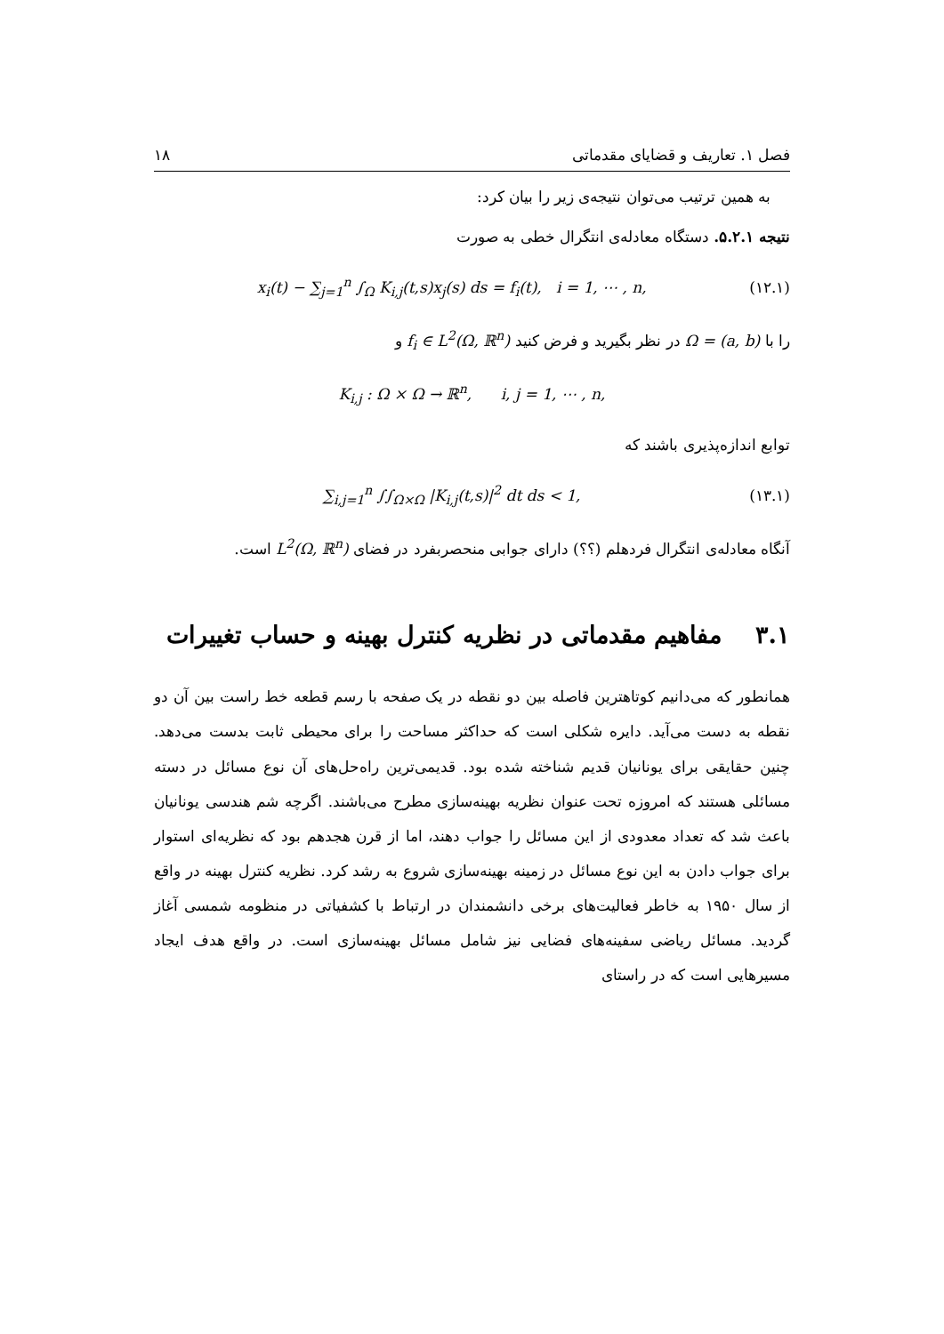فصل ۱. تعاریف و قضایای مقدماتی ۱۸
به همین ترتیب می‌توان نتیجه‌ی زیر را بیان کرد:
نتیجه ۵.۲.۱. دستگاه معادله‌ی انتگرال خطی به صورت
x<sub>i</sub>(t) − ∑<sub>j=1</sub><sup>n</sup> ∫<sub>Ω</sub> K<sub>i,j</sub>(t,s)x<sub>j</sub>(s) ds = f<sub>i</sub>(t), i = 1, ⋯ , n, (۱۲.۱)
را با Ω = (a, b) در نظر بگیرید و فرض کنید f<sub>i</sub> ∈ L<sup>2</sup>(Ω, ℝ<sup>n</sup>) و
K<sub>i,j</sub> : Ω × Ω → ℝ<sup>n</sup>, i, j = 1, ⋯ , n,
توابع اندازه‌پذیری باشند که
∑<sub>i,j=1</sub><sup>n</sup> ∫∫<sub>Ω×Ω</sub> |K<sub>i,j</sub>(t,s)|<sup>2</sup> dt ds < 1, (۱۳.۱)
آنگاه معادله‌ی انتگرال فردهلم (؟؟) دارای جوابی منحصربفرد در فضای L<sup>2</sup>(Ω, ℝ<sup>n</sup>) است.
۳.۱ مفاهیم مقدماتی در نظریه کنترل بهینه و حساب تغییرات
همانطور که می‌دانیم کوتاهترین فاصله بین دو نقطه در یک صفحه با رسم قطعه خط راست بین آن دو نقطه به دست می‌آید. دایره شکلی است که حداکثر مساحت را برای محیطی ثابت بدست می‌دهد. چنین حقایقی برای یونانیان قدیم شناخته شده بود. قدیمی‌ترین راه‌حل‌های آن نوع مسائل در دسته مسائلی هستند که امروزه تحت عنوان نظریه بهینه‌سازی مطرح می‌باشند. اگرچه شم هندسی یونانیان باعث شد که تعداد معدودی از این مسائل را جواب دهند، اما از قرن هجدهم بود که نظریه‌ای استوار برای جواب دادن به این نوع مسائل در زمینه بهینه‌سازی شروع به رشد کرد. نظریه کنترل بهینه در واقع از سال ۱۹۵۰ به خاطر فعالیت‌های برخی دانشمندان در ارتباط با کشفیاتی در منظومه شمسی آغاز گردید. مسائل ریاضی سفینه‌های فضایی نیز شامل مسائل بهینه‌سازی است. در واقع هدف ایجاد مسیرهایی است که در راستای